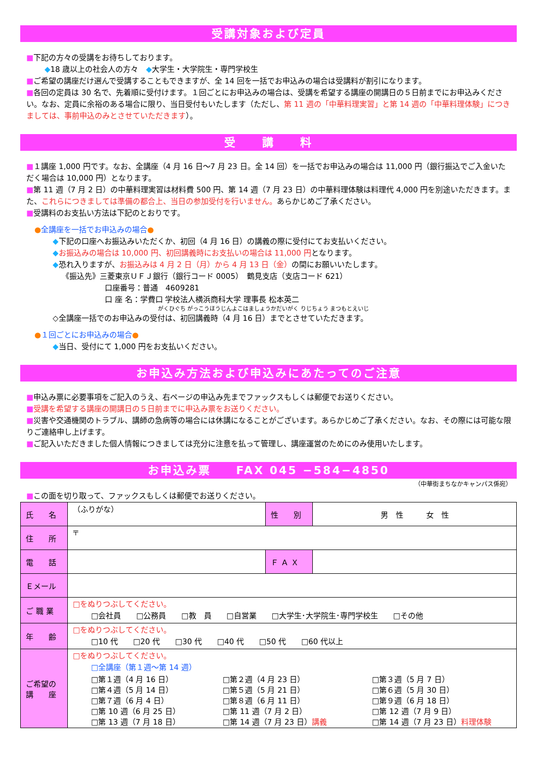受講対象および定員
■下記の方々の受講をお待ちしております。
◆18 歳以上の社会人の方々　◆大学生・大学院生・専門学校生
■ご希望の講座だけ選んで受講することもできますが、全 14 回を一括でお申込みの場合は受講料が割引になります。
■各回の定員は 30 名で、先着順に受付けます。１回ごとにお申込みの場合は、受講を希望する講座の開講日の５日前までにお申込みください。なお、定員に余裕のある場合に限り、当日受付もいたします（ただし、第 11 週の「中華料理実習」と第 14 週の「中華料理体験」につきましては、事前申込のみとさせていただきます）。
受　　講　　料
■１講座 1,000 円です。なお、全講座（4 月 16 日～7 月 23 日。全 14 回）を一括でお申込みの場合は 11,000 円（銀行振込でご入金いただく場合は 10,000 円）となります。
■第 11 週（7 月 2 日）の中華料理実習は材料費 500 円、第 14 週（7 月 23 日）の中華料理体験は料理代 4,000 円を別途いただきます。また、これらにつきましては準備の都合上、当日の参加受付を行いません。あらかじめご了承ください。
■受講料のお支払い方法は下記のとおりです。
●全講座を一括でお申込みの場合●
◆下記の口座へお振込みいただくか、初回（4 月 16 日）の講義の際に受付にてお支払いください。
◆お振込みの場合は 10,000 円、初回講義時にお支払いの場合は 11,000 円となります。
◆恐れ入りますが、お振込みは 4 月 2 日（月）から 4 月 13 日（金）の間にお願いいたします。
《振込先》三菱東京ＵＦＪ銀行（銀行コード 0005）　鶴見支店（支店コード 621）
口座番号：普通　4609281
口 座 名：学費口 学校法人横浜商科大学 理事長 松本英二
がくひぐち がっこうほうじんよこはましょうかだいがく りじちょう まつもとえいじ
◇全講座一括でのお申込みの受付は、初回講義時（4 月 16 日）までとさせていただきます。
●１回ごとにお申込みの場合●
◆当日、受付にて 1,000 円をお支払いください。
お申込み方法および申込みにあたってのご注意
■申込み票に必要事項をご記入のうえ、右ページの申込み先までファックスもしくは郵便でお送りください。
■受講を希望する講座の開講日の５日前までに申込み票をお送りください。
■災害や交通機関のトラブル、講師の急病等の場合には休講になることがございます。あらかじめご了承ください。なお、その際には可能な限りご連絡申し上げます。
■ご記入いただきました個人情報につきましては充分に注意を払って管理し、講座運営のためにのみ使用いたします。
お申込み票　　FAX 045 −584−4850
（中華街まちなかキャンパス係宛）
■この面を切り取って、ファックスもしくは郵便でお送りください。
| 氏 名 | （ふりがな） | 性 別 | 男 性 女 性 |
| 住 所 | 〒 | | |
| 電 話 | | Ｆ Ａ Ｘ | |
| Ｅメール | | | |
| ご 職 業 | □をぬりつぶしてください。 □会社員 □公務員 □教 員 □自営業 □大学生･大学院生･専門学校生 □その他 | | |
| 年 齢 | □をぬりつぶしてください。 □10 代 □20 代 □30 代 □40 代 □50 代 □60 代以上 | | |
| ご希望の 講 座 | □をぬりつぶしてください。 □全講座（第１週～第 14 週） / □第１週（4 月 16 日） / □第２週（4 月 23 日） / □第３週（5 月 7 日） / / □第４週（5 月 14 日） / □第５週（5 月 21 日） / □第６週（5 月 30 日） / / □第７週（6 月 4 日） / □第８週（6 月 11 日） / □第９週（6 月 18 日） / / □第 10 週（6 月 25 日） / □第 11 週（7 月 2 日） / □第 12 週（7 月 9 日） / / □第 13 週（7 月 18 日） / □第 14 週（7 月 23 日） 講義 / □第 14 週（7 月 23 日） 料理体験 / | | |